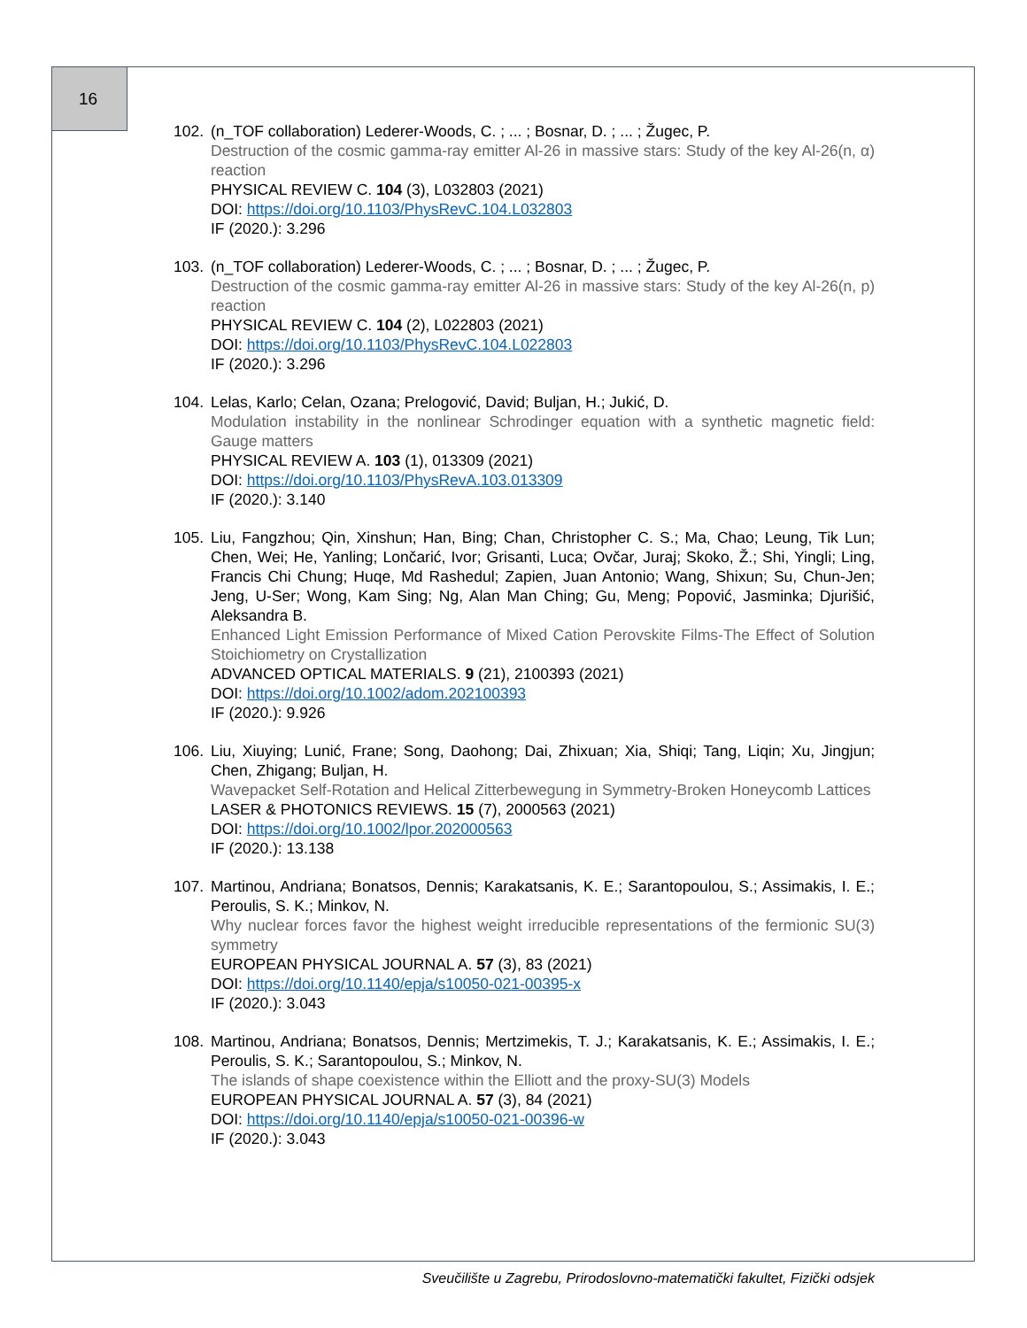16
102. (n_TOF collaboration) Lederer-Woods, C. ; ... ; Bosnar, D. ; ... ; Žugec, P.
Destruction of the cosmic gamma-ray emitter Al-26 in massive stars: Study of the key Al-26(n, α) reaction
PHYSICAL REVIEW C. 104 (3), L032803 (2021)
DOI: https://doi.org/10.1103/PhysRevC.104.L032803
IF (2020.): 3.296
103. (n_TOF collaboration) Lederer-Woods, C. ; ... ; Bosnar, D. ; ... ; Žugec, P.
Destruction of the cosmic gamma-ray emitter Al-26 in massive stars: Study of the key Al-26(n, p) reaction
PHYSICAL REVIEW C. 104 (2), L022803 (2021)
DOI: https://doi.org/10.1103/PhysRevC.104.L022803
IF (2020.): 3.296
104. Lelas, Karlo; Celan, Ozana; Prelogović, David; Buljan, H.; Jukić, D.
Modulation instability in the nonlinear Schrodinger equation with a synthetic magnetic field: Gauge matters
PHYSICAL REVIEW A. 103 (1), 013309 (2021)
DOI: https://doi.org/10.1103/PhysRevA.103.013309
IF (2020.): 3.140
105. Liu, Fangzhou; Qin, Xinshun; Han, Bing; Chan, Christopher C. S.; Ma, Chao; Leung, Tik Lun; Chen, Wei; He, Yanling; Lončarić, Ivor; Grisanti, Luca; Ovčar, Juraj; Skoko, Ž.; Shi, Yingli; Ling, Francis Chi Chung; Huqe, Md Rashedul; Zapien, Juan Antonio; Wang, Shixun; Su, Chun-Jen; Jeng, U-Ser; Wong, Kam Sing; Ng, Alan Man Ching; Gu, Meng; Popović, Jasminka; Djurišić, Aleksandra B.
Enhanced Light Emission Performance of Mixed Cation Perovskite Films-The Effect of Solution Stoichiometry on Crystallization
ADVANCED OPTICAL MATERIALS. 9 (21), 2100393 (2021)
DOI: https://doi.org/10.1002/adom.202100393
IF (2020.): 9.926
106. Liu, Xiuying; Lunić, Frane; Song, Daohong; Dai, Zhixuan; Xia, Shiqi; Tang, Liqin; Xu, Jingjun; Chen, Zhigang; Buljan, H.
Wavepacket Self-Rotation and Helical Zitterbewegung in Symmetry-Broken Honeycomb Lattices
LASER & PHOTONICS REVIEWS. 15 (7), 2000563 (2021)
DOI: https://doi.org/10.1002/lpor.202000563
IF (2020.): 13.138
107. Martinou, Andriana; Bonatsos, Dennis; Karakatsanis, K. E.; Sarantopoulou, S.; Assimakis, I. E.; Peroulis, S. K.; Minkov, N.
Why nuclear forces favor the highest weight irreducible representations of the fermionic SU(3) symmetry
EUROPEAN PHYSICAL JOURNAL A. 57 (3), 83 (2021)
DOI: https://doi.org/10.1140/epja/s10050-021-00395-x
IF (2020.): 3.043
108. Martinou, Andriana; Bonatsos, Dennis; Mertzimekis, T. J.; Karakatsanis, K. E.; Assimakis, I. E.; Peroulis, S. K.; Sarantopoulou, S.; Minkov, N.
The islands of shape coexistence within the Elliott and the proxy-SU(3) Models
EUROPEAN PHYSICAL JOURNAL A. 57 (3), 84 (2021)
DOI: https://doi.org/10.1140/epja/s10050-021-00396-w
IF (2020.): 3.043
Sveučilište u Zagrebu, Prirodoslovno-matematički fakultet, Fizički odsjek